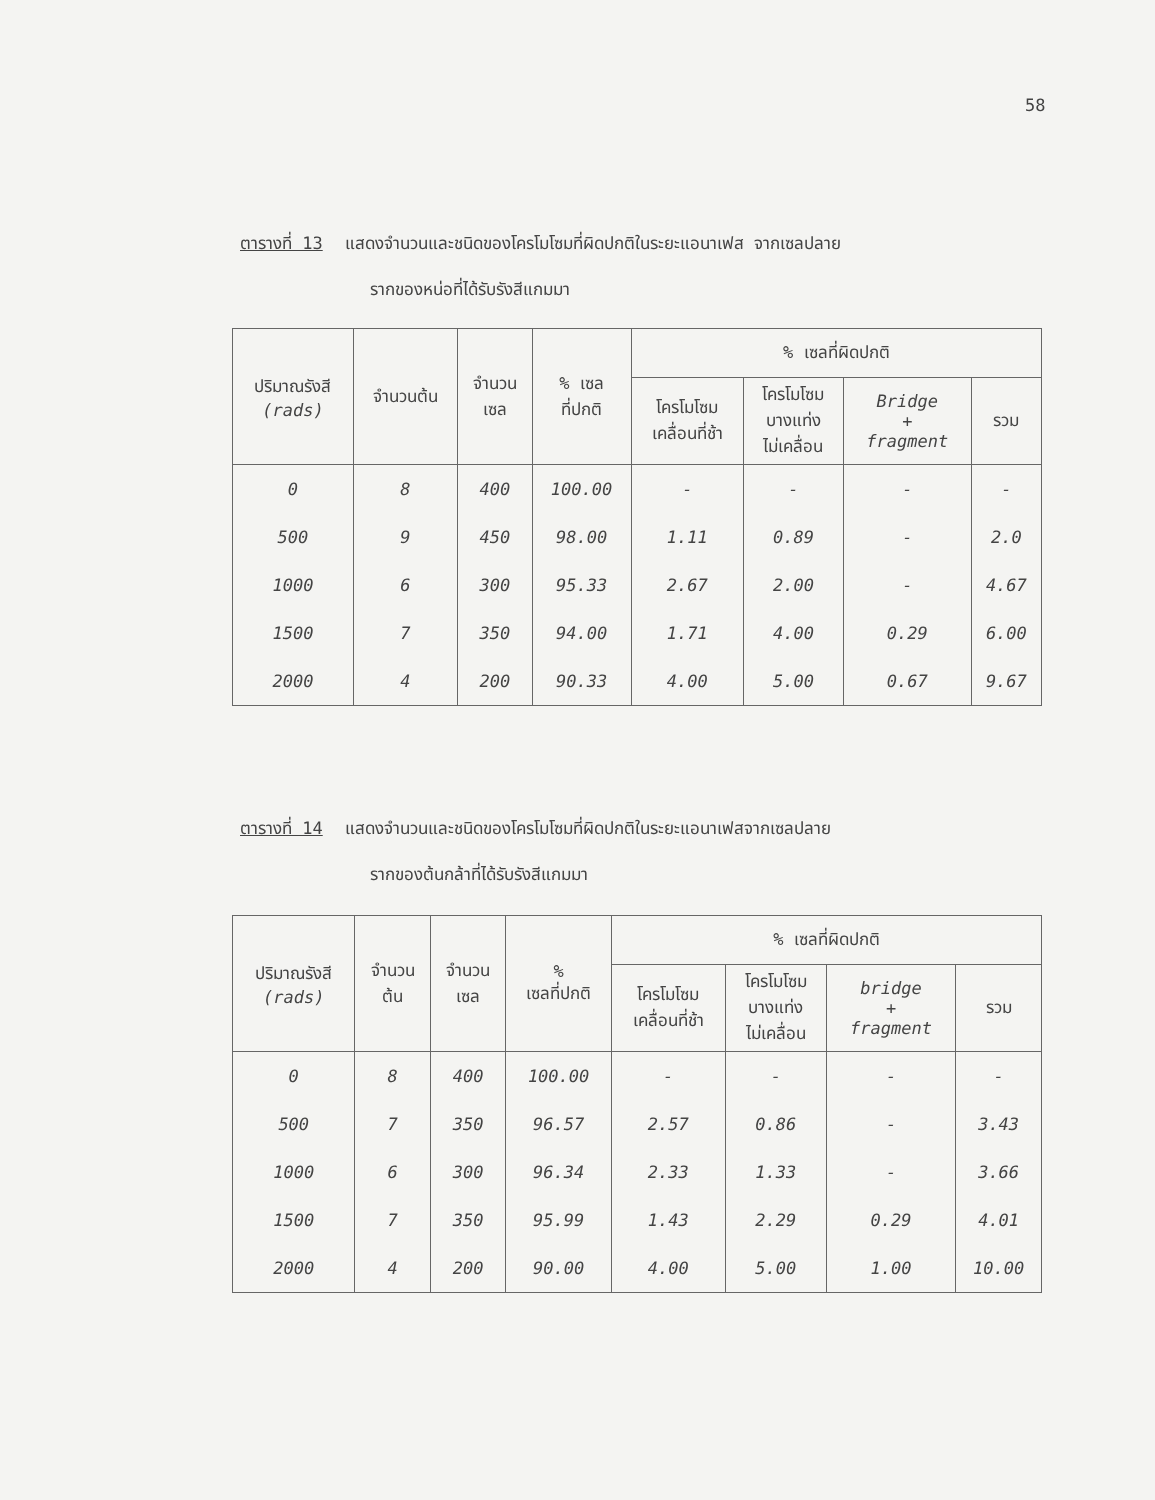58
ตารางที่ 13 แสดงจำนวนและชนิดของโครโมโซมที่ผิดปกติในระยะแอนาเฟส จากเซลปลาย
รากของหน่อที่ได้รับรังสีแกมมา
| ปริมาณรังสี (rads) | จำนวนต้น | จำนวน เซล | % เซล ที่ปกติ | % เซลที่ผิดปกติ | | | |
| --- | --- | --- | --- | --- | --- | --- | --- |
| | | | | โครโมโซม เคลื่อนที่ช้า | โครโมโซม บางแท่ง ไม่เคลื่อน | Bridge + fragment | รวม |
| 0 | 8 | 400 | 100.00 | - | - | - | - |
| 500 | 9 | 450 | 98.00 | 1.11 | 0.89 | - | 2.0 |
| 1000 | 6 | 300 | 95.33 | 2.67 | 2.00 | - | 4.67 |
| 1500 | 7 | 350 | 94.00 | 1.71 | 4.00 | 0.29 | 6.00 |
| 2000 | 4 | 200 | 90.33 | 4.00 | 5.00 | 0.67 | 9.67 |
ตารางที่ 14 แสดงจำนวนและชนิดของโครโมโซมที่ผิดปกติในระยะแอนาเฟสจากเซลปลาย
รากของต้นกล้าที่ได้รับรังสีแกมมา
| ปริมาณรังสี (rads) | จำนวน ต้น | จำนวน เซล | % เซลที่ปกติ | % เซลที่ผิดปกติ | | | |
| --- | --- | --- | --- | --- | --- | --- | --- |
| | | | | โครโมโซม เคลื่อนที่ช้า | โครโมโซม บางแท่ง ไม่เคลื่อน | bridge + fragment | รวม |
| 0 | 8 | 400 | 100.00 | - | - | - | - |
| 500 | 7 | 350 | 96.57 | 2.57 | 0.86 | - | 3.43 |
| 1000 | 6 | 300 | 96.34 | 2.33 | 1.33 | - | 3.66 |
| 1500 | 7 | 350 | 95.99 | 1.43 | 2.29 | 0.29 | 4.01 |
| 2000 | 4 | 200 | 90.00 | 4.00 | 5.00 | 1.00 | 10.00 |